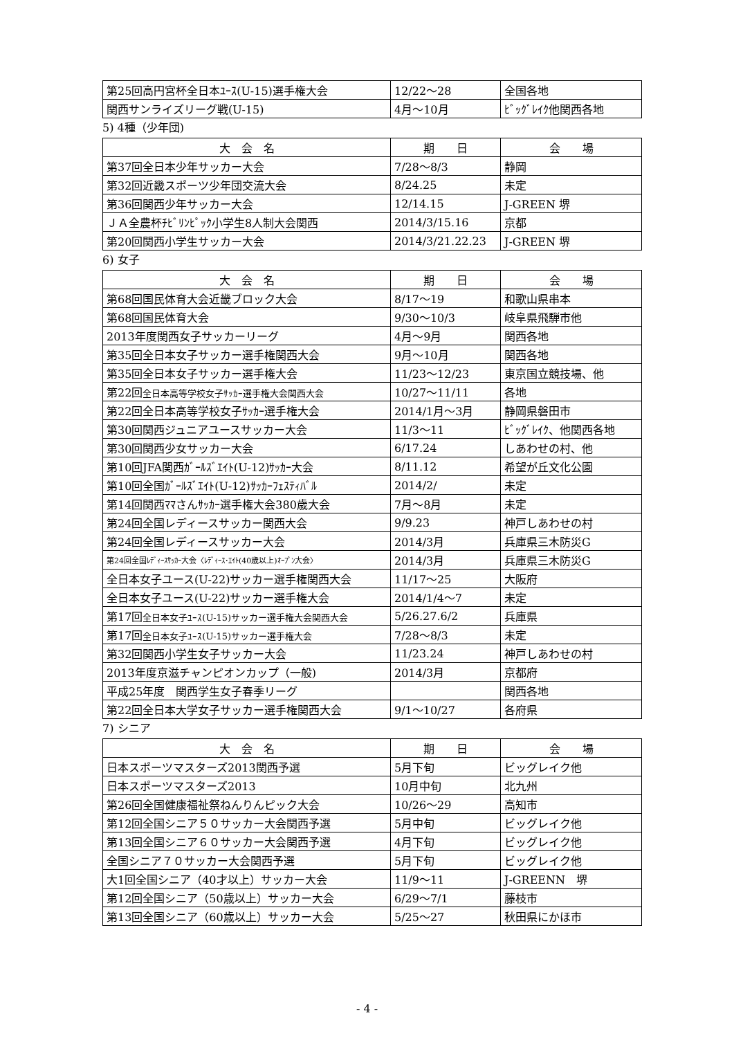| 第25回高円宮杯全日本ﾕｰｽ(U-15)選手権大会 | 12/22～28 | 全国各地 |
| 関西サンライズリーグ戦(U-15) | 4月～10月 | ﾋﾞｯｸﾞﾚｲｸ他関西各地 |
5) 4種（少年団)
| 大 会 名 | 期 日 | 会 場 |
| --- | --- | --- |
| 第37回全日本少年サッカー大会 | 7/28～8/3 | 静岡 |
| 第32回近畿スポーツ少年団交流大会 | 8/24.25 | 未定 |
| 第36回関西少年サッカー大会 | 12/14.15 | J-GREEN 堺 |
| ＪＡ全農杯ﾁﾋﾞﾘﾝﾋﾟｯｸ小学生8人制大会関西 | 2014/3/15.16 | 京都 |
| 第20回関西小学生サッカー大会 | 2014/3/21.22.23 | J-GREEN 堺 |
6) 女子
| 大 会 名 | 期 日 | 会 場 |
| --- | --- | --- |
| 第68回国民体育大会近畿ブロック大会 | 8/17～19 | 和歌山県串本 |
| 第68回国民体育大会 | 9/30～10/3 | 岐阜県飛騨市他 |
| 2013年度関西女子サッカーリーグ | 4月～9月 | 関西各地 |
| 第35回全日本女子サッカー選手権関西大会 | 9月～10月 | 関西各地 |
| 第35回全日本女子サッカー選手権大会 | 11/23～12/23 | 東京国立競技場、他 |
| 第22回 全日本高等学校女子ｻｯｶｰ選手権大会関西大会 | 10/27～11/11 | 各地 |
| 第22回全日本高等学校女子ｻｯｶｰ選手権大会 | 2014/1月～3月 | 静岡県磐田市 |
| 第30回関西ジュニアユースサッカー大会 | 11/3～11 | ﾋﾞｯｸﾞﾚｲｸ、他関西各地 |
| 第30回関西少女サッカー大会 | 6/17.24 | しあわせの村、他 |
| 第10回JFA関西ｶﾞｰﾙｽﾞｴｲﾄ(U-12)ｻｯｶｰ大会 | 8/11.12 | 希望が丘文化公園 |
| 第10回全国ｶﾞｰﾙｽﾞｴｲﾄ(U-12)ｻｯｶｰﾌｪｽﾃｨﾊﾞﾙ | 2014/2/ | 未定 |
| 第14回関西ﾏﾏさんｻｯｶｰ選手権大会380歳大会 | 7月～8月 | 未定 |
| 第24回全国レディースサッカー関西大会 | 9/9.23 | 神戸しあわせの村 |
| 第24回全国レディースサッカー大会 | 2014/3月 | 兵庫県三木防災G |
| 第24回全国ﾚﾃﾞｨｰｽｻｯｶｰ大会〈ﾚﾃﾞｨｰｽ･ｴｲﾄ(40歳以上)ｵｰﾌﾟﾝ大会〉 | 2014/3月 | 兵庫県三木防災G |
| 全日本女子ユース(U-22)サッカー選手権関西大会 | 11/17～25 | 大阪府 |
| 全日本女子ユース(U-22)サッカー選手権大会 | 2014/1/4～7 | 未定 |
| 第17回 全日本女子ﾕｰｽ(U-15)サッカー選手権大会関西大会 | 5/26.27.6/2 | 兵庫県 |
| 第17回 全日本女子ﾕｰｽ(U-15)サッカー選手権大会 | 7/28～8/3 | 未定 |
| 第32回関西小学生女子サッカー大会 | 11/23.24 | 神戸しあわせの村 |
| 2013年度京滋チャンピオンカップ（一般) | 2014/3月 | 京都府 |
| 平成25年度 関西学生女子春季リーグ | | 関西各地 |
| 第22回全日本大学女子サッカー選手権関西大会 | 9/1～10/27 | 各府県 |
7) シニア
| 大 会 名 | 期 日 | 会 場 |
| --- | --- | --- |
| 日本スポーツマスターズ2013関西予選 | 5月下旬 | ビッグレイク他 |
| 日本スポーツマスターズ2013 | 10月中旬 | 北九州 |
| 第26回全国健康福祉祭ねんりんピック大会 | 10/26～29 | 高知市 |
| 第12回全国シニア５０サッカー大会関西予選 | 5月中旬 | ビッグレイク他 |
| 第13回全国シニア６０サッカー大会関西予選 | 4月下旬 | ビッグレイク他 |
| 全国シニア７０サッカー大会関西予選 | 5月下旬 | ビッグレイク他 |
| 大1回全国シニア（40才以上）サッカー大会 | 11/9～11 | J-GREENN 堺 |
| 第12回全国シニア（50歳以上）サッカー大会 | 6/29～7/1 | 藤枝市 |
| 第13回全国シニア（60歳以上）サッカー大会 | 5/25～27 | 秋田県にかほ市 |
- 4 -